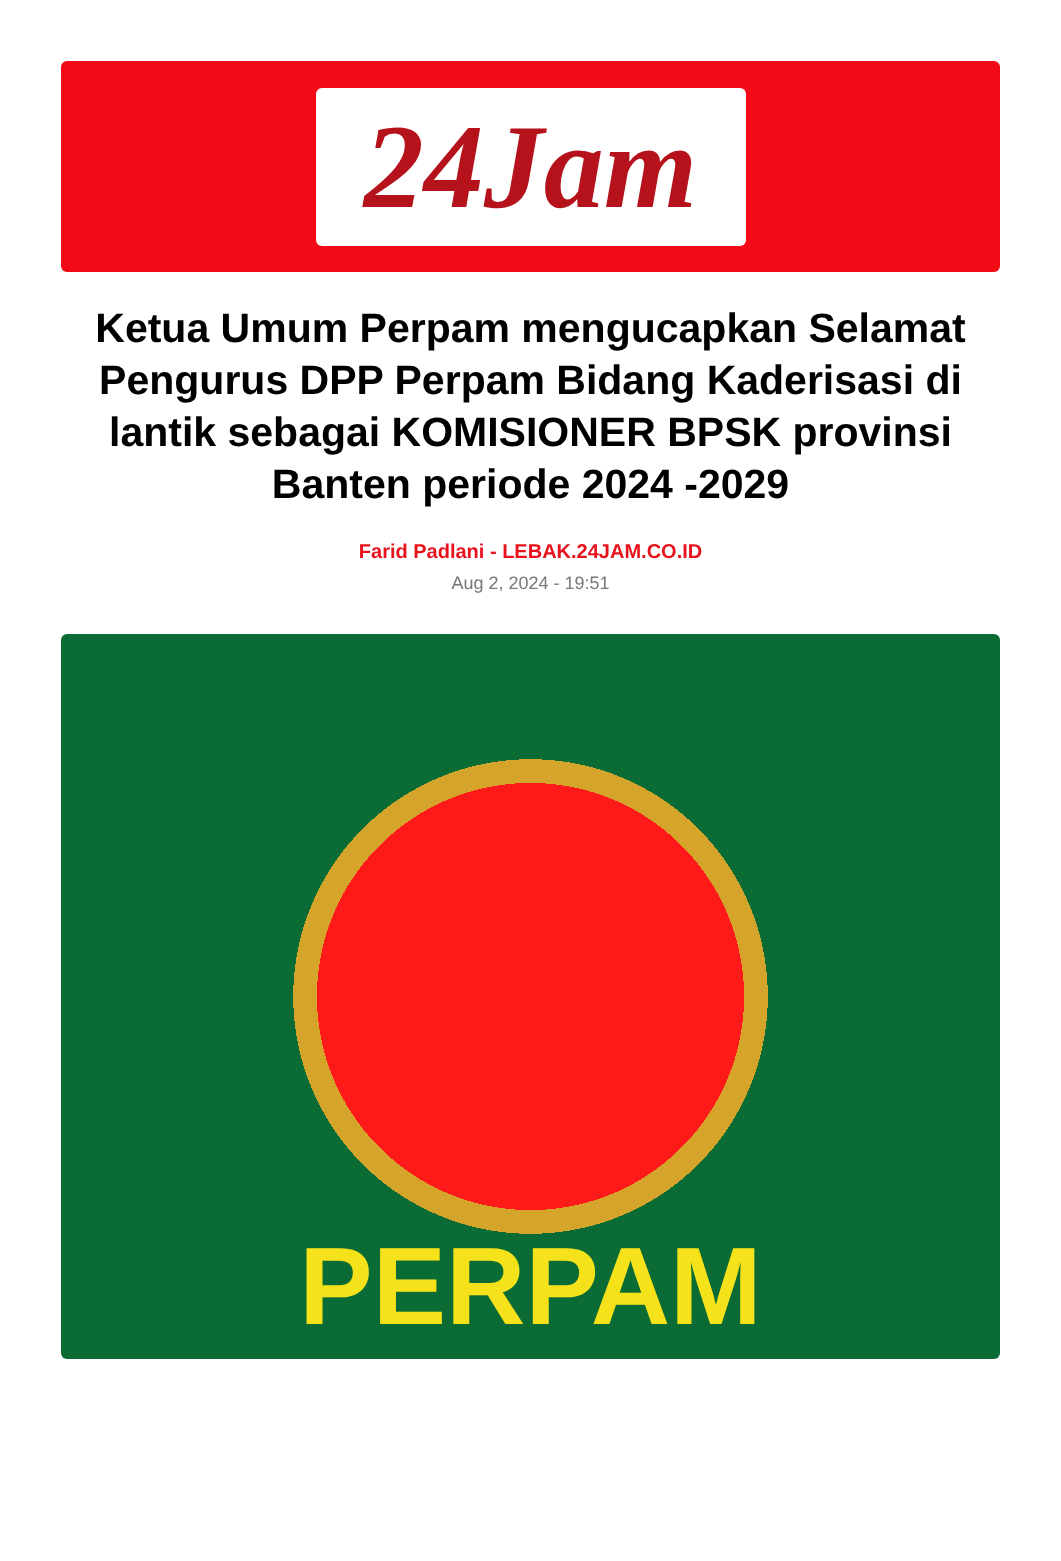24Jam
Ketua Umum Perpam mengucapkan Selamat Pengurus DPP Perpam Bidang Kaderisasi di lantik sebagai KOMISIONER BPSK provinsi Banten periode 2024 -2029
Farid Padlani - LEBAK.24JAM.CO.ID
Aug 2, 2024 - 19:51
PERPAM